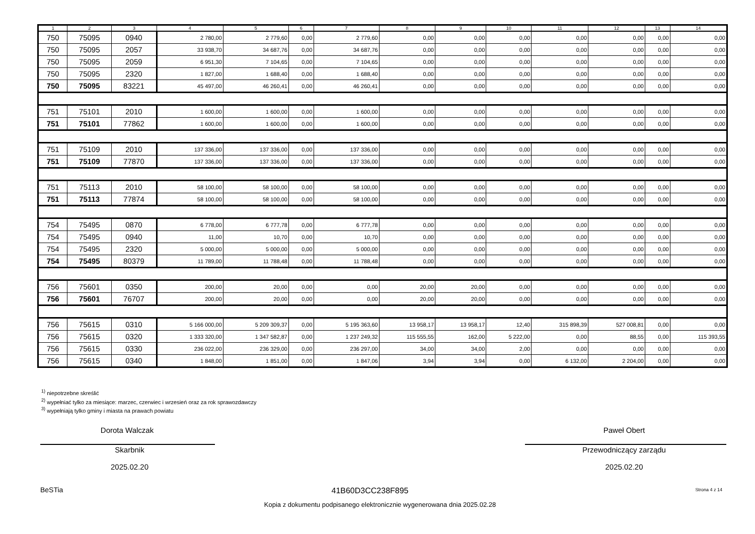| 1 | 2 | 3 | 4 | 5 | 6 | 7 | 8 | 9 | 10 | 11 | 12 | 13 | 14 |
| --- | --- | --- | --- | --- | --- | --- | --- | --- | --- | --- | --- | --- | --- |
| 750 | 75095 | 0940 | 2 780,00 | 2 779,60 | 0,00 | 2 779,60 | 0,00 | 0,00 | 0,00 | 0,00 | 0,00 | 0,00 | 0,00 |
| 750 | 75095 | 2057 | 33 938,70 | 34 687,76 | 0,00 | 34 687,76 | 0,00 | 0,00 | 0,00 | 0,00 | 0,00 | 0,00 | 0,00 |
| 750 | 75095 | 2059 | 6 951,30 | 7 104,65 | 0,00 | 7 104,65 | 0,00 | 0,00 | 0,00 | 0,00 | 0,00 | 0,00 | 0,00 |
| 750 | 75095 | 2320 | 1 827,00 | 1 688,40 | 0,00 | 1 688,40 | 0,00 | 0,00 | 0,00 | 0,00 | 0,00 | 0,00 | 0,00 |
| 750 | 75095 | 83221 | 45 497,00 | 46 260,41 | 0,00 | 46 260,41 | 0,00 | 0,00 | 0,00 | 0,00 | 0,00 | 0,00 | 0,00 |
| 751 | 75101 | 2010 | 1 600,00 | 1 600,00 | 0,00 | 1 600,00 | 0,00 | 0,00 | 0,00 | 0,00 | 0,00 | 0,00 | 0,00 |
| 751 | 75101 | 77862 | 1 600,00 | 1 600,00 | 0,00 | 1 600,00 | 0,00 | 0,00 | 0,00 | 0,00 | 0,00 | 0,00 | 0,00 |
| 751 | 75109 | 2010 | 137 336,00 | 137 336,00 | 0,00 | 137 336,00 | 0,00 | 0,00 | 0,00 | 0,00 | 0,00 | 0,00 | 0,00 |
| 751 | 75109 | 77870 | 137 336,00 | 137 336,00 | 0,00 | 137 336,00 | 0,00 | 0,00 | 0,00 | 0,00 | 0,00 | 0,00 | 0,00 |
| 751 | 75113 | 2010 | 58 100,00 | 58 100,00 | 0,00 | 58 100,00 | 0,00 | 0,00 | 0,00 | 0,00 | 0,00 | 0,00 | 0,00 |
| 751 | 75113 | 77874 | 58 100,00 | 58 100,00 | 0,00 | 58 100,00 | 0,00 | 0,00 | 0,00 | 0,00 | 0,00 | 0,00 | 0,00 |
| 754 | 75495 | 0870 | 6 778,00 | 6 777,78 | 0,00 | 6 777,78 | 0,00 | 0,00 | 0,00 | 0,00 | 0,00 | 0,00 | 0,00 |
| 754 | 75495 | 0940 | 11,00 | 10,70 | 0,00 | 10,70 | 0,00 | 0,00 | 0,00 | 0,00 | 0,00 | 0,00 | 0,00 |
| 754 | 75495 | 2320 | 5 000,00 | 5 000,00 | 0,00 | 5 000,00 | 0,00 | 0,00 | 0,00 | 0,00 | 0,00 | 0,00 | 0,00 |
| 754 | 75495 | 80379 | 11 789,00 | 11 788,48 | 0,00 | 11 788,48 | 0,00 | 0,00 | 0,00 | 0,00 | 0,00 | 0,00 | 0,00 |
| 756 | 75601 | 0350 | 200,00 | 20,00 | 0,00 | 0,00 | 20,00 | 20,00 | 0,00 | 0,00 | 0,00 | 0,00 | 0,00 |
| 756 | 75601 | 76707 | 200,00 | 20,00 | 0,00 | 0,00 | 20,00 | 20,00 | 0,00 | 0,00 | 0,00 | 0,00 | 0,00 |
| 756 | 75615 | 0310 | 5 166 000,00 | 5 209 309,37 | 0,00 | 5 195 363,60 | 13 958,17 | 13 958,17 | 12,40 | 315 898,39 | 527 008,81 | 0,00 | 0,00 |
| 756 | 75615 | 0320 | 1 333 320,00 | 1 347 582,87 | 0,00 | 1 237 249,32 | 115 555,55 | 162,00 | 5 222,00 | 0,00 | 88,55 | 0,00 | 115 393,55 |
| 756 | 75615 | 0330 | 236 022,00 | 236 329,00 | 0,00 | 236 297,00 | 34,00 | 34,00 | 2,00 | 0,00 | 0,00 | 0,00 | 0,00 |
| 756 | 75615 | 0340 | 1 848,00 | 1 851,00 | 0,00 | 1 847,06 | 3,94 | 3,94 | 0,00 | 6 132,00 | 2 204,00 | 0,00 | 0,00 |
<sup>1)</sup> niepotrzebne skreślić
<sup>2)</sup> wypełniać tylko za miesiące: marzec, czerwiec i wrzesień oraz za rok sprawozdawczy
<sup>3)</sup> wypełniają tylko gminy i miasta na prawach powiatu
Dorota Walczak
Skarbnik
2025.02.20
Paweł Obert
Przewodniczący zarządu
2025.02.20
BeSTia
41B60D3CC238F895 Strona 4 z 14
Kopia z dokumentu podpisanego elektronicznie wygenerowana dnia 2025.02.28